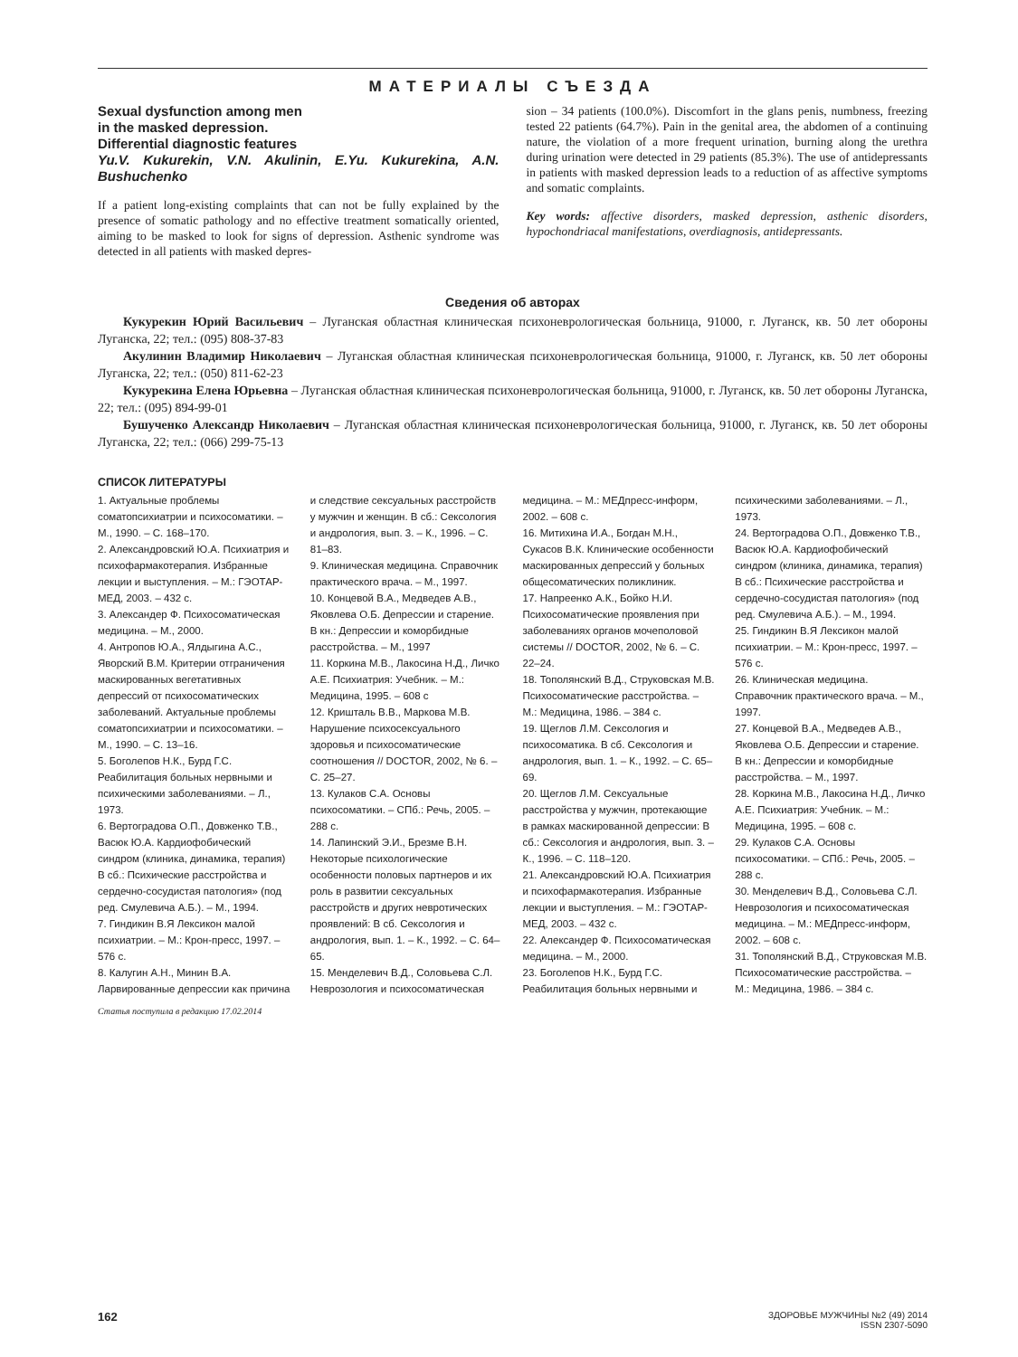МАТЕРИАЛЫ СЪЕЗДА
Sexual dysfunction among men
in the masked depression.
Differential diagnostic features
Yu.V. Kukurekin, V.N. Akulinin, E.Yu. Kukurekina, A.N. Bushuchenko
If a patient long-existing complaints that can not be fully explained by the presence of somatic pathology and no effective treatment somatically oriented, aiming to be masked to look for signs of depression. Asthenic syndrome was detected in all patients with masked depres-
sion – 34 patients (100.0%). Discomfort in the glans penis, numbness, freezing tested 22 patients (64.7%). Pain in the genital area, the abdomen of a continuing nature, the violation of a more frequent urination, burning along the urethra during urination were detected in 29 patients (85.3%). The use of antidepressants in patients with masked depression leads to a reduction of as affective symptoms and somatic complaints.
Key words: affective disorders, masked depression, asthenic disorders, hypochondriacal manifestations, overdiagnosis, antidepressants.
Сведения об авторах
Кукурекин Юрий Васильевич – Луганская областная клиническая психоневрологическая больница, 91000, г. Луганск, кв. 50 лет обороны Луганска, 22; тел.: (095) 808-37-83
Акулинин Владимир Николаевич – Луганская областная клиническая психоневрологическая больница, 91000, г. Луганск, кв. 50 лет обороны Луганска, 22; тел.: (050) 811-62-23
Кукурекина Елена Юрьевна – Луганская областная клиническая психоневрологическая больница, 91000, г. Луганск, кв. 50 лет обороны Луганска, 22; тел.: (095) 894-99-01
Бушученко Александр Николаевич – Луганская областная клиническая психоневрологическая больница, 91000, г. Луганск, кв. 50 лет обороны Луганска, 22; тел.: (066) 299-75-13
СПИСОК ЛИТЕРАТУРЫ
1. Актуальные проблемы соматопсихиатрии и психосоматики. – М., 1990. – С. 168–170.
2. Александровский Ю.А. Психиатрия и психофармакотерапия. Избранные лекции и выступления. – М.: ГЭОТАР-МЕД, 2003. – 432 с.
3. Александер Ф. Психосоматическая медицина. – М., 2000.
4. Антропов Ю.А., Ялдыгина А.С., Яворский В.М. Критерии отграничения маскированных вегетативных депрессий от психосоматических заболеваний. Актуальные проблемы соматопсихиатрии и психосоматики. – М., 1990. – С. 13–16.
5. Боголепов Н.К., Бурд Г.С. Реабилитация больных нервными и психическими заболеваниями. – Л., 1973.
6. Вертоградова О.П., Довженко Т.В., Васюк Ю.А. Кардиофобический синдром (клиника, динамика, терапия) В сб.: Психические расстройства и сердечно-сосудистая патология» (под ред. Смулевича А.Б.). – М., 1994.
7. Гиндикин В.Я Лексикон малой психиатрии. – М.: Крон-пресс, 1997. – 576 с.
8. Калугин А.Н., Минин В.А. Ларвированные депрессии как причина и следствие сексуальных расстройств у мужчин и женщин. В сб.: Сексология и андрология, вып. 3. – К., 1996. – С. 81–83.
9. Клиническая медицина. Справочник практического врача. – М., 1997.
10. Концевой В.А., Медведев А.В., Яковлева О.Б. Депрессии и старение. В кн.: Депрессии и коморбидные расстройства. – М., 1997
11. Коркина М.В., Лакосина Н.Д., Личко А.Е. Психиатрия: Учебник. – М.: Медицина, 1995. – 608 с
12. Кришталь В.В., Маркова М.В. Нарушение психосексуального здоровья и психосоматические соотношения // DOCTOR, 2002, № 6. – С. 25–27.
13. Кулаков С.А. Основы психосоматики. – СПб.: Речь, 2005. – 288 с.
14. Лапинский Э.И., Брезме В.Н. Некоторые психологические особенности половых партнеров и их роль в развитии сексуальных расстройств и других невротических проявлений: В сб. Сексология и андрология, вып. 1. – К., 1992. – С. 64–65.
15. Менделевич В.Д., Соловьева С.Л. Неврозология и психосоматическая медицина. – М.: МЕДпресс-информ, 2002. – 608 с.
16. Митихина И.А., Богдан М.Н., Сукасов В.К. Клинические особенности маскированных депрессий у больных общесоматических поликлиник.
17. Напреенко А.К., Бойко Н.И. Психосоматические проявления при заболеваниях органов мочеполовой системы // DOCTOR, 2002, № 6. – С. 22–24.
18. Тополянский В.Д., Струковская М.В. Психосоматические расстройства. – М.: Медицина, 1986. – 384 с.
19. Щеглов Л.М. Сексология и психосоматика. В сб. Сексология и андрология, вып. 1. – К., 1992. – С. 65–69.
20. Щеглов Л.М. Сексуальные расстройства у мужчин, протекающие в рамках маскированной депрессии: В сб.: Сексология и андрология, вып. 3. – К., 1996. – С. 118–120.
21. Александровский Ю.А. Психиатрия и психофармакотерапия. Избранные лекции и выступления. – М.: ГЭОТАР-МЕД, 2003. – 432 с.
22. Александер Ф. Психосоматическая медицина. – М., 2000.
23. Боголепов Н.К., Бурд Г.С. Реабилитация больных нервными и психическими заболеваниями. – Л., 1973.
24. Вертоградова О.П., Довженко Т.В., Васюк Ю.А. Кардиофобический синдром (клиника, динамика, терапия) В сб.: Психические расстройства и сердечно-сосудистая патология» (под ред. Смулевича А.Б.). – М., 1994.
25. Гиндикин В.Я Лексикон малой психиатрии. – М.: Крон-пресс, 1997. – 576 с.
26. Клиническая медицина. Справочник практического врача. – М., 1997.
27. Концевой В.А., Медведев А.В., Яковлева О.Б. Депрессии и старение. В кн.: Депрессии и коморбидные расстройства. – М., 1997.
28. Коркина М.В., Лакосина Н.Д., Личко А.Е. Психиатрия: Учебник. – М.: Медицина, 1995. – 608 с.
29. Кулаков С.А. Основы психосоматики. – СПб.: Речь, 2005. – 288 с.
30. Менделевич В.Д., Соловьева С.Л. Неврозология и психосоматическая медицина. – М.: МЕДпресс-информ, 2002. – 608 с.
31. Тополянский В.Д., Струковская М.В. Психосоматические расстройства. – М.: Медицина, 1986. – 384 с.
Статья поступила в редакцию 17.02.2014
162
ЗДОРОВЬЕ МУЖЧИНЫ №2 (49) 2014
ISSN 2307-5090